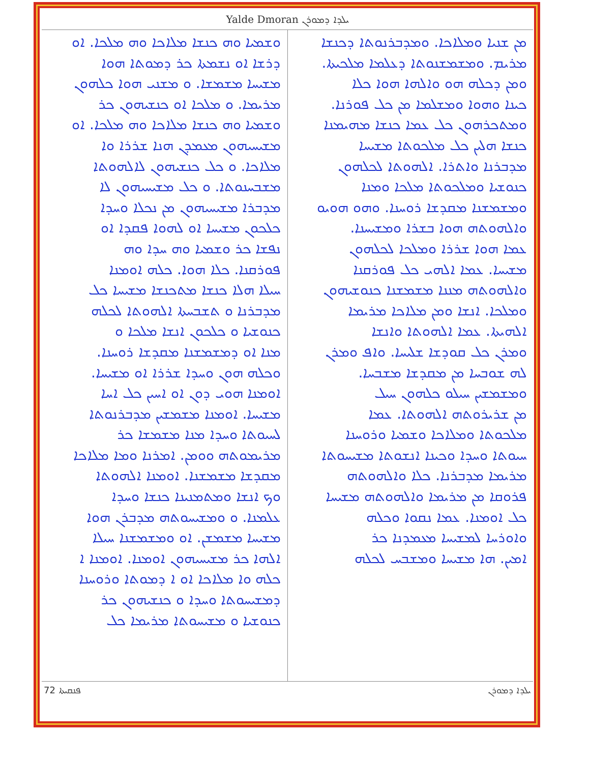Yalde Dmoran ܝܠܕܐ ܕܡܘܪܢ
ܡܢ ܫܢܝܐ ܘܡܠܐܟܐ. ܘܡܕܒܪܢܘܬܐ ܕܟܢܫܐ
ܡܪܝܡ. ܘܡܫܡܫܢܘܬܐ ܕܥܠܡܐ ܡܠܟܝܬܐ.
ܘܡܢ ܕܟܠܗ ܗܘ ܘܐܠܗܐ ܗܘܐ ܟܠܐ
ܟܝܢܐ ܘܗܘܐ ܘܡܫܠܡܐ ܡܢ ܟܠ ܦܘܪܢܐ.
ܘܡܬܟܪܗܘܢ ܟܠ ܥܡܐ ܟܢܫܐ ܡܗܝܡܢܐ
ܟܢܫܐ ܗܠܝܢ ܟܠ ܡܠܟܘܬܐ ܡܫܝܚܐ
ܡܕܒܪܢܐ ܘܐܬܪܐ. ܐܠܗܘܬܐ ܠܟܠܗܘܢ
ܟܢܘܫܝܐ ܘܡܠܟܘܬܐ ܡܠܟܐ ܘܡܢܐ
ܘܡܫܡܫܢܐ ܡܩܕܫܐ ܪܘܚܢܐ. ܘܗܘ ܗܘܝܘ
ܘܐܠܗܘܬܗ ܗܘܐ ܒܫܪܐ ܘܡܫܝܚܢܐ.
ܥܡܐ ܗܘܐ ܫܪܪܐ ܘܡܠܟܐ ܠܟܠܗܘܢ
ܡܫܝܚܐ. ܥܡܐ ܐܠܗܝ ܟܠ ܦܘܪܩܢܐ
ܘܐܠܗܘܬܗ ܡܢܢܐ ܡܫܡܫܢܐ ܟܢܘܫܝܗܘܢ
ܘܡܠܟܐ. ܐܢܫܐ ܘܡܢ ܡܠܐܟܐ ܡܪܝܡܐ
ܐܠܗܝܬܐ. ܥܡܐ ܐܠܗܘܬܐ ܘܐܢܫܐ
ܘܡܪܢ ܟܠ ܩܘܕܫܐ ܫܠܝܚܐ. ܘܐܦ ܘܡܪܢ
ܠܗ ܫܘܒܚܐ ܡܢ ܡܩܕܫܐ ܡܫܒܚܐ.
ܘܡܫܡܫܝܢ ܚܝܠܘ ܟܠܗܘܢ ܚܝܠ
ܡܢ ܫܪܝܪܘܬܗ ܐܠܗܘܬܐ. ܥܡܐ
ܡܠܟܘܬܐ ܘܡܠܐܟܐ ܘܫܡܝܐ ܘܪܘܚܢܐ
ܚܝܘܬܐ ܘܚܕܐ ܘܟܝܢܐ ܐܢܫܘܬܐ ܡܫܝܚܘܬܐ
ܡܪܝܡܐ ܡܕܒܪܢܐ. ܟܠܐ ܘܐܠܗܘܬܗ
ܦܪܘܩܐ ܡܢ ܡܪܝܡܐ ܘܐܠܗܘܬܗ ܡܫܝܚܐ
ܟܠ ܐܘܡܢܐ. ܥܡܐ ܢܩܘܐ ܘܟܠܗ
ܘܐܘܪܚܐ ܠܡܫܝܚܐ ܡܥܡܕܢܐ ܟܪ
ܐܡܝܢ. ܗܐ ܡܫܝܚܐ ܘܡܫܒܚ ܠܟܠܗ
ܘܫܡܝܐ ܘܗ ܟܢܫܐ ܡܠܐܟܐ ܘܗ ܡܠܟܐ. ܐܘ
ܕܪܫܐ ܐܘ ܢܫܡܬܐ ܟܪ ܕܡܘܬܐ ܗܘܐ
ܡܫܝܚܐ ܡܫܡܫܐ. ܘ ܡܫܢܝ ܗܘܐ ܟܠܗܘܢ
ܡܪܝܡܐ. ܘ ܡܠܟܐ ܐܘ ܟܢܫܝܗܘܢ ܟܪ
ܘܫܡܝܐ ܘܗ ܟܢܫܐ ܡܠܐܟܐ ܘܗ ܡܠܟܐ. ܐܘ
ܡܫܝܚܝܗܘܢ ܡܥܡܕܢ ܗܢܐ ܫܪܪܐ ܘܐ
ܡܠܐܟܐ. ܘ ܟܠ ܟܢܫܝܗܘܢ ܠܐܠܗܘܬܐ
ܡܫܒܚܢܘܬܐ. ܘ ܟܠ ܡܫܝܚܝܗܘܢ ܠܐ
ܡܕܒܪܐ ܡܫܝܚܝܗܘܢ ܡܢ ܢܟܠܐ ܘܚܕܐ
ܟܠܟܘܢ ܡܫܝܚܐ ܐܘ ܠܗܘܐ ܦܩܕܐ ܐܘ
ܢܦܫܐ ܟܪ ܘܫܡܝܐ ܘܗ ܚܕܐ ܘܗ
ܦܘܪܩܢܐ. ܟܠܐ ܗܘܐ. ܟܠܗ ܐܘܡܢܐ
ܚܝܠܐ ܗܠܐ ܟܢܫܐ ܡܬܟܢܫܐ ܡܫܝܚܐ ܟܠ
ܡܕܒܪܢܐ ܘ ܬܫܒܚܬܐ ܐܠܗܘܬܐ ܠܟܠܗ
ܟܢܘܫܝܐ ܘ ܟܠܟܘܢ ܐܢܫܐ ܡܠܟܐ ܘ
ܡܢܐ ܐܘ ܕܡܫܡܫܢܐ ܡܩܕܫܐ ܪܘܚܢܐ.
ܘܟܠܗ ܗܘܢ ܘܚܕܐ ܫܪܪܐ ܐܘ ܡܫܝܚܐ.
ܐܘܡܢܐ ܗܘܝ ܕܘܢ ܐܘ ܐܚܝܢ ܟܠ ܐܚܐ
ܡܫܝܚܐ. ܐܘܡܢܐ ܡܫܡܫܝܢ ܡܕܒܪܢܘܬܐ
ܠܚܝܘܬܐ ܘܚܕܐ ܡܢܐ ܡܫܡܫܐ ܟܪ
ܡܪܝܡܘܬܗ ܘܘܡܢ. ܐܡܪܢܐ ܘܡܐ ܡܠܐܟܐ
ܡܩܕܫܐ ܡܫܡܫܢܐ. ܐܘܡܢܐ ܐܠܗܘܬܐ
ܘܟ ܐܢܫܐ ܘܡܬܡܢܝܢܐ ܟܢܫܐ ܘܚܕܐ
ܥܠܡܢܐ. ܘ ܘܡܫܝܚܘܬܗ ܡܕܒܪܢ ܗܘܐ
ܡܫܝܚܐ ܡܫܡܫܢ. ܐܘ ܘܡܫܡܫܢܐ ܚܝܠܐ
ܐܠܗܐ ܟܪ ܡܫܝܚܝܗܘܢ ܐܘܡܢܐ. ܐܘܡܢܐ ܐ
ܟܠܗ ܘܐ ܡܠܐܟܐ ܐܘ ܐ ܕܡܘܬܐ ܘܪܘܚܢܐ
ܕܡܫܝܚܘܬܐ ܘܚܕܐ ܘ ܟܢܫܝܗܘܢ ܟܪ
ܟܢܘܫܝܐ ܘ ܡܫܝܚܘܬܐ ܡܪܝܡܐ ܟܠ
ܦܢܩܝܬܐ 72 ܝܠܕܐ ܕܡܘܪܢ